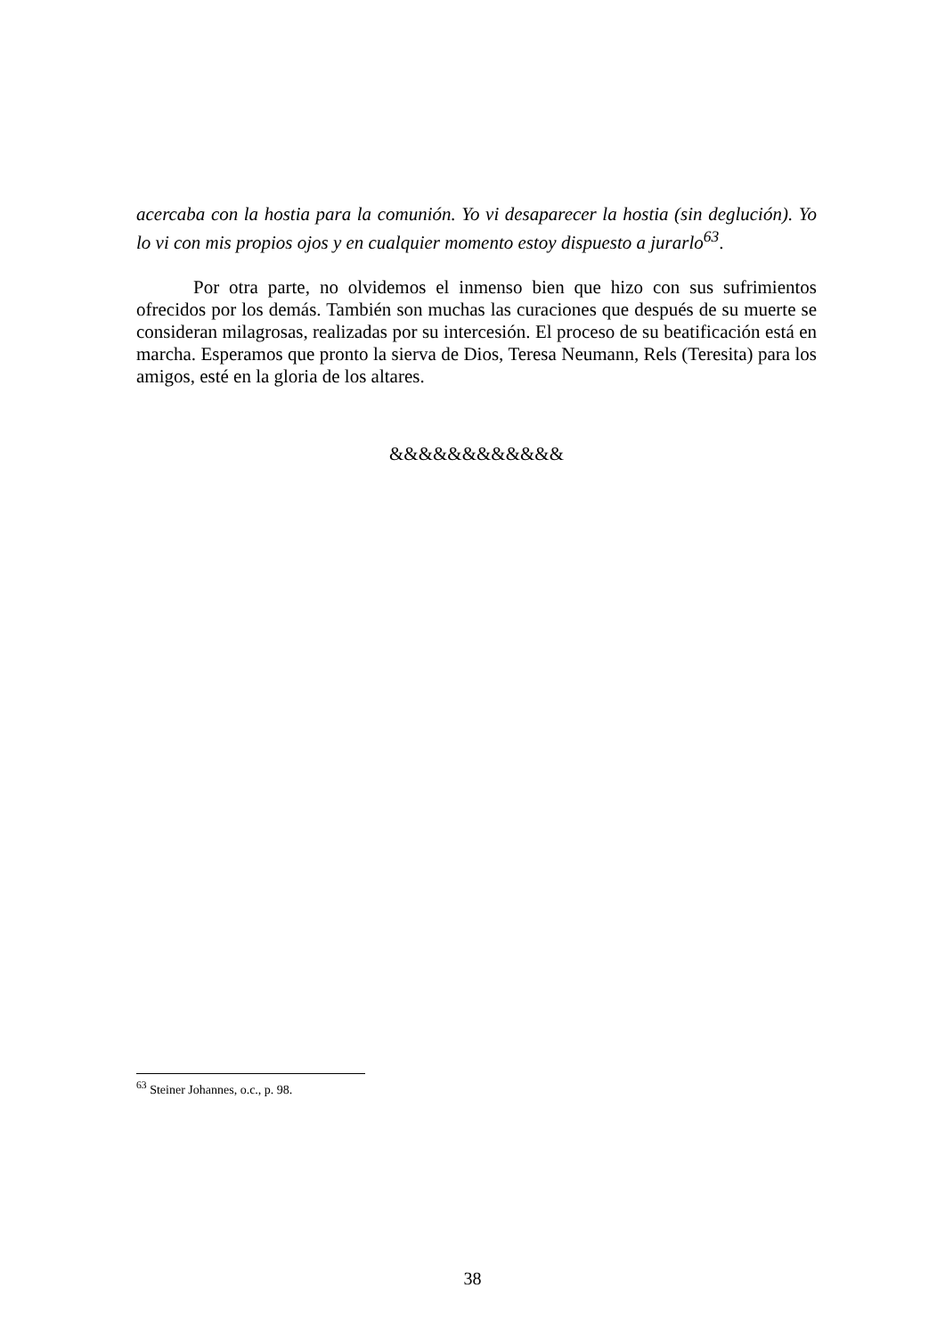acercaba con la hostia para la comunión. Yo vi desaparecer la hostia (sin deglución). Yo lo vi con mis propios ojos y en cualquier momento estoy dispuesto a jurarlo<sup>63</sup>.
Por otra parte, no olvidemos el inmenso bien que hizo con sus sufrimientos ofrecidos por los demás. También son muchas las curaciones que después de su muerte se consideran milagrosas, realizadas por su intercesión. El proceso de su beatificación está en marcha. Esperamos que pronto la sierva de Dios, Teresa Neumann, Rels (Teresita) para los amigos, esté en la gloria de los altares.
&&&&&&&&&&&&
<sup>63</sup> Steiner Johannes, o.c., p. 98.
38